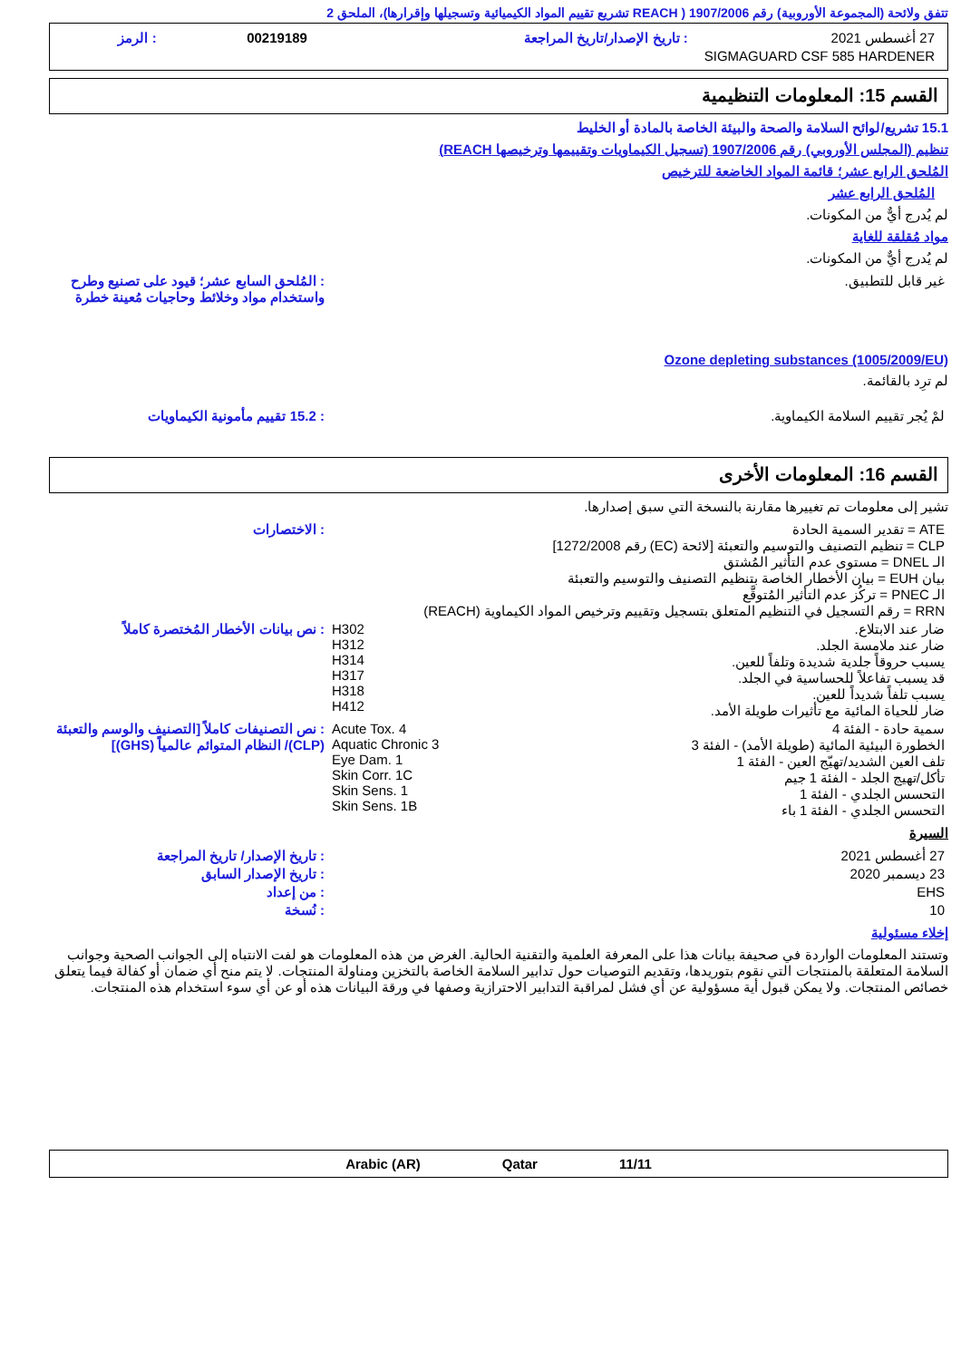تتفق ولائحة (المجموعة الأوروبية) رقم 1907/2006 ( REACH تشريع تقييم المواد الكيميائية وتسجيلها وإقرارها)، الملحق 2
| 27 أغسطس 2021 | : تاريخ الإصدار/تاريخ المراجعة | 00219189 | : الرمز |
| SIGMAGUARD CSF 585 HARDENER | | | |
القسم 15: المعلومات التنظيمية
15.1 تشريع/لوائح السلامة والصحة والبيئة الخاصة بالمادة أو الخليط
تنظيم (المجلس الأوروبي) رقم 1907/2006 (تسجيل الكيماويات وتقييمها وترخيصها REACH)
المُلحق الرابع عشر؛ قائمة المواد الخاضعة للترخيص
المُلحق الرابع عشر
لم يُدرج أيٌّ من المكونات.
مواد مُقلقة للغاية
لم يُدرج أيٌّ من المكونات.
| غير قابل للتطبيق. | : المُلحق السابع عشر؛ قيود على تصنيع وطرح واستخدام مواد وخلائط وحاجيات مُعينة خطرة |
Ozone depleting substances (1005/2009/EU)
لم ترِد بالقائمة.
| لمْ يُجر تقييم السلامة الكيماوية. | : 15.2 تقييم مأمونية الكيماويات |
القسم 16: المعلومات الأخرى
تشير إلى معلومات تم تغييرها مقارنة بالنسخة التي سبق إصدارها.
| ATE = تقدير السمية الحادة CLP = تنظيم التصنيف والتوسيم والتعبئة [لائحة (EC) رقم 1272/2008] الـ DNEL = مستوى عدم التأثير المُشتق بيان EUH = بيان الأخطار الخاصة بتنظيم التصنيف والتوسيم والتعبئة الـ PNEC = تركُز عدم التأثير المُتوقَّع RRN = رقم التسجيل في التنظيم المتعلق بتسجيل وتقييم وترخيص المواد الكيماوية (REACH) | : الاختصارات |
| ضار عند الابتلاع. ضار عند ملامسة الجلد. يسبب حروقاً جلدية شديدة وتلفاً للعين. قد يسبب تفاعلاً للحساسية في الجلد. يسبب تلفاً شديداً للعين. ضار للحياة المائية مع تأثيرات طويلة الأمد. | H302 H312 H314 H317 H318 H412 | : نص بيانات الأخطار المُختصرة كاملاً |
| سمية حادة - الفئة 4 الخطورة البيئية المائية (طويلة الأمد) - الفئة 3 تلف العين الشديد/تهيّج العين - الفئة 1 تأكل/تهيج الجلد - الفئة 1 جيم التحسس الجلدي - الفئة 1 التحسس الجلدي - الفئة 1 باء | Acute Tox. 4 Aquatic Chronic 3 Eye Dam. 1 Skin Corr. 1C Skin Sens. 1 Skin Sens. 1B | : نص التصنيفات كاملاً [التصنيف والوسم والتعبئة (CLP)/ النظام المتوائم عالمياً (GHS)] |
السيرة
| 27 أغسطس 2021 | : تاريخ الإصدار/ تاريخ المراجعة |
| 23 ديسمبر 2020 | : تاريخ الإصدار السابق |
| EHS | : من إعداد |
| 10 | : نُسخة |
إخلاء مسئولية
وتستند المعلومات الواردة في صحيفة بيانات هذا على المعرفة العلمية والتقنية الحالية. الغرض من هذه المعلومات هو لفت الانتباه إلى الجوانب الصحية وجوانب السلامة المتعلقة بالمنتجات التي نقوم بتوريدها، وتقديم التوصيات حول تدابير السلامة الخاصة بالتخزين ومناولة المنتجات. لا يتم منح أي ضمان أو كفالة فيما يتعلق خصائص المنتجات. ولا يمكن قبول أية مسؤولية عن أي فشل لمراقبة التدابير الاحترازية وصفها في ورقة البيانات هذه أو عن أي سوء استخدام هذه المنتجات.
Arabic (AR) Qatar 11/11